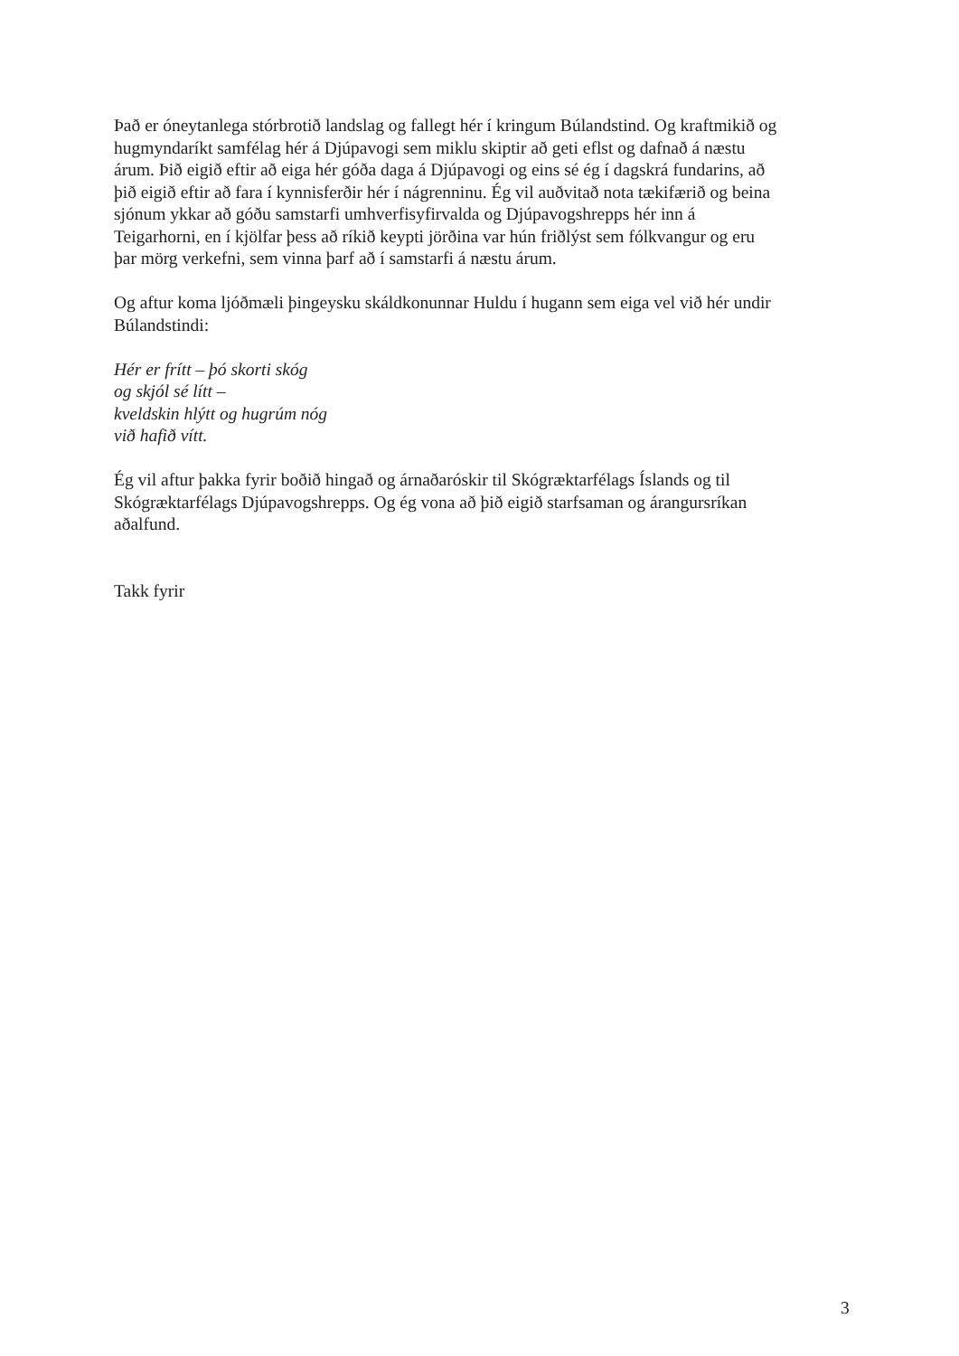Það er óneytanlega stórbrotið landslag og fallegt hér í kringum Búlandstind. Og kraftmikið og
hugmyndaríkt samfélag hér á Djúpavogi sem miklu skiptir að geti eflst og dafnað á næstu
árum. Þið eigið eftir að eiga hér góða daga á Djúpavogi og eins sé ég í dagskrá fundarins, að
þið eigið eftir að fara í kynnisferðir hér í nágrenninu. Ég vil auðvitað nota tækifærið og beina
sjónum ykkar að góðu samstarfi umhverfisyfirvalda og Djúpavogshrepps hér inn á
Teigarhorni, en í kjölfar þess að ríkið keypti jörðina var hún friðlýst sem fólkvangur og eru
þar mörg verkefni, sem vinna þarf að í samstarfi á næstu árum.
Og aftur koma ljóðmæli þingeysku skáldkonunnar Huldu í hugann sem eiga vel við hér undir
Búlandstindi:
Hér er frítt – þó skorti skóg
og skjól sé lítt –
kveldskin hlýtt og hugrúm nóg
við hafið vítt.
Ég vil aftur þakka fyrir boðið hingað og árnaðaróskir til Skógræktarfélags Íslands og til
Skógræktarfélags Djúpavogshrepps. Og ég vona að þið eigið starfsaman og árangursríkan
aðalfund.
Takk fyrir
3